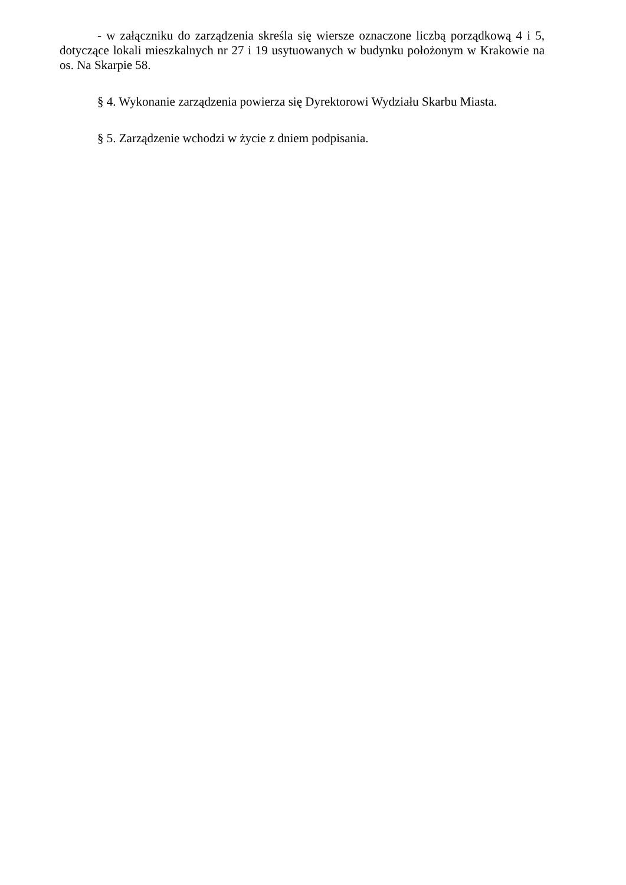- w załączniku do zarządzenia skreśla się wiersze oznaczone liczbą porządkową 4 i 5, dotyczące lokali mieszkalnych nr 27 i 19 usytuowanych w budynku położonym w Krakowie na os. Na Skarpie 58.
§ 4. Wykonanie zarządzenia powierza się Dyrektorowi Wydziału Skarbu Miasta.
§ 5. Zarządzenie wchodzi w życie z dniem podpisania.